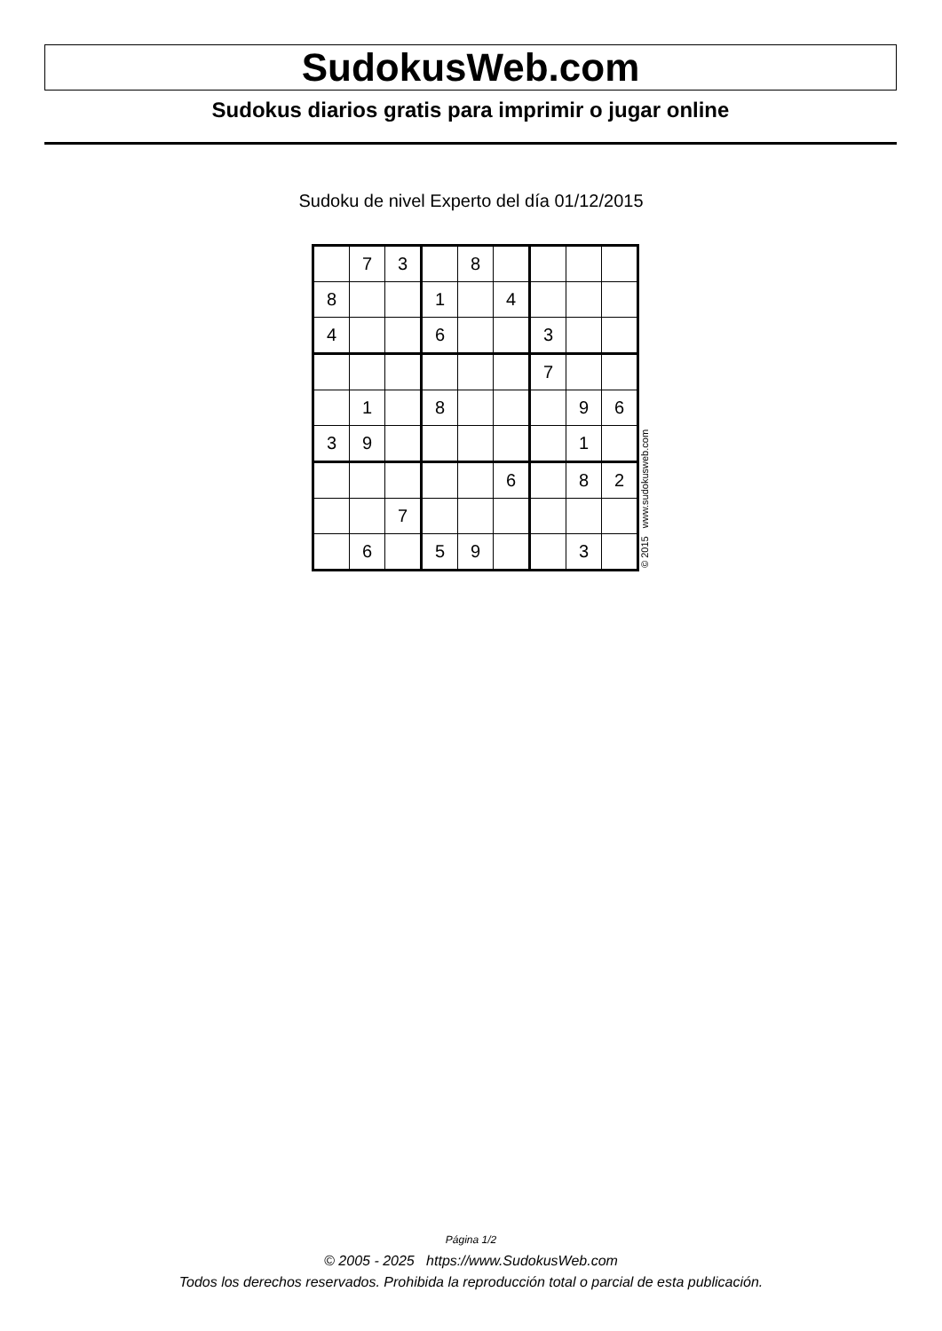SudokusWeb.com
Sudokus diarios gratis para imprimir o jugar online
Sudoku de nivel Experto del día 01/12/2015
| | 7 | 3 | | 8 | | | | |
| 8 | | | 1 | | 4 | | | |
| 4 | | | 6 | | | 3 | | |
| | | | | | | 7 | | |
| | 1 | | 8 | | | | 9 | 6 |
| 3 | 9 | | | | | | 1 | |
| | | | | | 6 | | 8 | 2 |
| | | 7 | | | | | | |
| | 6 | | 5 | 9 | | | 3 | |
© 2015 www.sudokusweb.com
Página 1/2
© 2005 - 2025 https://www.SudokusWeb.com
Todos los derechos reservados. Prohibida la reproducción total o parcial de esta publicación.